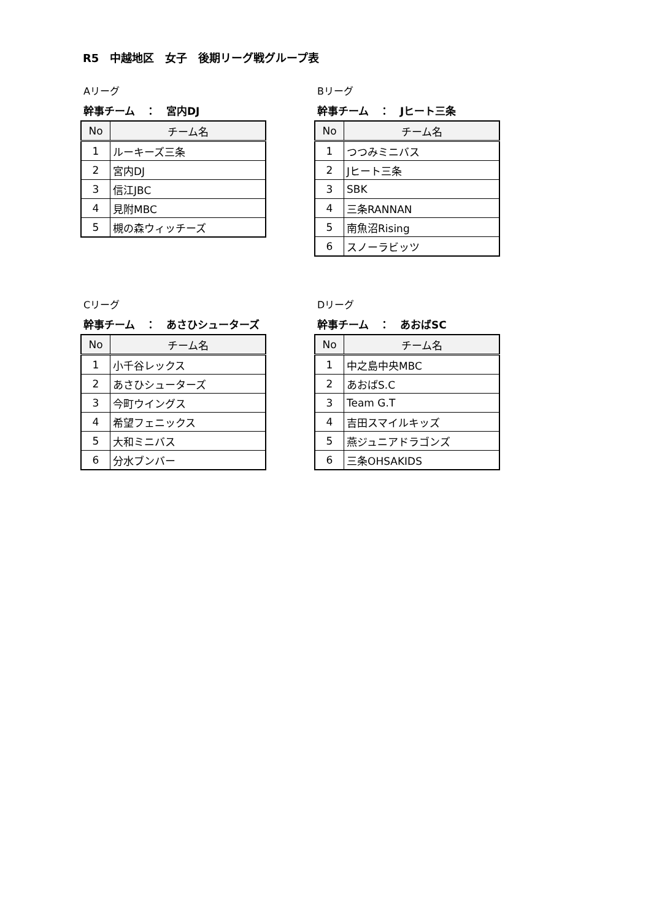R5　中越地区　女子　後期リーグ戦グループ表
Aリーグ
幹事チーム　：　宮内DJ
| No | チーム名 |
| --- | --- |
| 1 | ルーキーズ三条 |
| 2 | 宮内DJ |
| 3 | 信江JBC |
| 4 | 見附MBC |
| 5 | 槻の森ウィッチーズ |
Bリーグ
幹事チーム　：　Jヒート三条
| No | チーム名 |
| --- | --- |
| 1 | つつみミニバス |
| 2 | Jヒート三条 |
| 3 | SBK |
| 4 | 三条RANNAN |
| 5 | 南魚沼Rising |
| 6 | スノーラビッツ |
Cリーグ
幹事チーム　：　あさひシューターズ
| No | チーム名 |
| --- | --- |
| 1 | 小千谷レックス |
| 2 | あさひシューターズ |
| 3 | 今町ウイングス |
| 4 | 希望フェニックス |
| 5 | 大和ミニバス |
| 6 | 分水ブンバー |
Dリーグ
幹事チーム　：　あおばSC
| No | チーム名 |
| --- | --- |
| 1 | 中之島中央MBC |
| 2 | あおばS.C |
| 3 | Team G.T |
| 4 | 吉田スマイルキッズ |
| 5 | 燕ジュニアドラゴンズ |
| 6 | 三条OHSAKIDS |